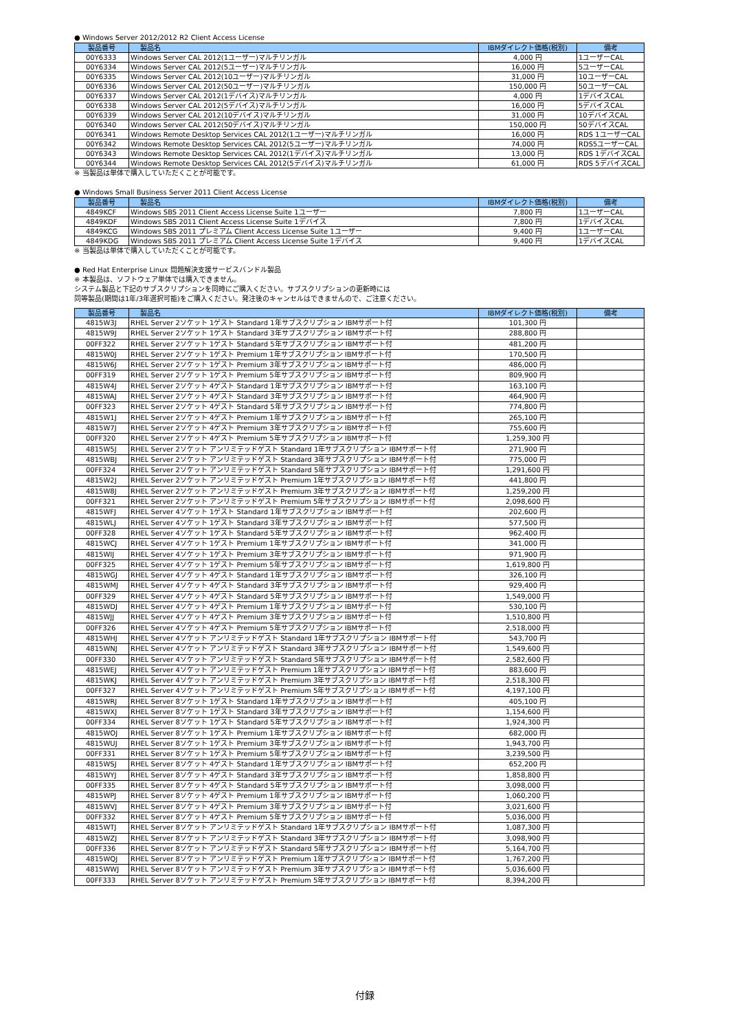● Windows Server 2012/2012 R2 Client Access License
| 製品番号 | 製品名 | IBMダイレクト価格(税別) | 備考 |
| --- | --- | --- | --- |
| 00Y6333 | Windows Server CAL 2012(1ユーザー)マルチリンガル | 4,000 円 | 1ユーザーCAL |
| 00Y6334 | Windows Server CAL 2012(5ユーザー)マルチリンガル | 16,000 円 | 5ユーザーCAL |
| 00Y6335 | Windows Server CAL 2012(10ユーザー)マルチリンガル | 31,000 円 | 10ユーザーCAL |
| 00Y6336 | Windows Server CAL 2012(50ユーザー)マルチリンガル | 150,000 円 | 50ユーザーCAL |
| 00Y6337 | Windows Server CAL 2012(1デバイス)マルチリンガル | 4,000 円 | 1デバイスCAL |
| 00Y6338 | Windows Server CAL 2012(5デバイス)マルチリンガル | 16,000 円 | 5デバイスCAL |
| 00Y6339 | Windows Server CAL 2012(10デバイス)マルチリンガル | 31,000 円 | 10デバイスCAL |
| 00Y6340 | Windows Server CAL 2012(50デバイス)マルチリンガル | 150,000 円 | 50デバイスCAL |
| 00Y6341 | Windows Remote Desktop Services CAL 2012(1ユーザー)マルチリンガル | 16,000 円 | RDS 1ユーザーCAL |
| 00Y6342 | Windows Remote Desktop Services CAL 2012(5ユーザー)マルチリンガル | 74,000 円 | RDS5ユーザーCAL |
| 00Y6343 | Windows Remote Desktop Services CAL 2012(1デバイス)マルチリンガル | 13,000 円 | RDS 1デバイスCAL |
| 00Y6344 | Windows Remote Desktop Services CAL 2012(5デバイス)マルチリンガル | 61,000 円 | RDS 5デバイスCAL |
※ 当製品は単体で購入していただくことが可能です。
● Windows Small Business Server 2011 Client Access License
| 製品番号 | 製品名 | IBMダイレクト価格(税別) | 備考 |
| --- | --- | --- | --- |
| 4849KCF | Windows SBS 2011 Client Access License Suite 1ユーザー | 7,800 円 | 1ユーザーCAL |
| 4849KDF | Windows SBS 2011 Client Access License Suite 1デバイス | 7,800 円 | 1デバイスCAL |
| 4849KCG | Windows SBS 2011 プレミアム Client Access License Suite 1ユーザー | 9,400 円 | 1ユーザーCAL |
| 4849KDG | Windows SBS 2011 プレミアム Client Access License Suite 1デバイス | 9,400 円 | 1デバイスCAL |
※ 当製品は単体で購入していただくことが可能です。
● Red Hat Enterprise Linux 問題解決支援サービスバンドル製品
※ 本製品は、ソフトウェア単体では購入できません。
システム製品と下記のサブスクリプションを同時にご購入ください。サブスクリプションの更新時には
同等製品(期間は1年/3年選択可能)をご購入ください。発注後のキャンセルはできませんので、ご注意ください。
| 製品番号 | 製品名 | IBMダイレクト価格(税別) | 備考 |
| --- | --- | --- | --- |
| 4815W3J | RHEL Server 2ソケット 1ゲスト Standard 1年サブスクリプション IBMサポート付 | 101,300 円 | |
| 4815W9J | RHEL Server 2ソケット 1ゲスト Standard 3年サブスクリプション IBMサポート付 | 288,800 円 | |
| 00FF322 | RHEL Server 2ソケット 1ゲスト Standard 5年サブスクリプション IBMサポート付 | 481,200 円 | |
| 4815W0J | RHEL Server 2ソケット 1ゲスト Premium 1年サブスクリプション IBMサポート付 | 170,500 円 | |
| 4815W6J | RHEL Server 2ソケット 1ゲスト Premium 3年サブスクリプション IBMサポート付 | 486,000 円 | |
| 00FF319 | RHEL Server 2ソケット 1ゲスト Premium 5年サブスクリプション IBMサポート付 | 809,900 円 | |
| 4815W4J | RHEL Server 2ソケット 4ゲスト Standard 1年サブスクリプション IBMサポート付 | 163,100 円 | |
| 4815WAJ | RHEL Server 2ソケット 4ゲスト Standard 3年サブスクリプション IBMサポート付 | 464,900 円 | |
| 00FF323 | RHEL Server 2ソケット 4ゲスト Standard 5年サブスクリプション IBMサポート付 | 774,800 円 | |
| 4815W1J | RHEL Server 2ソケット 4ゲスト Premium 1年サブスクリプション IBMサポート付 | 265,100 円 | |
| 4815W7J | RHEL Server 2ソケット 4ゲスト Premium 3年サブスクリプション IBMサポート付 | 755,600 円 | |
| 00FF320 | RHEL Server 2ソケット 4ゲスト Premium 5年サブスクリプション IBMサポート付 | 1,259,300 円 | |
| 4815W5J | RHEL Server 2ソケット アンリミテッドゲスト Standard 1年サブスクリプション IBMサポート付 | 271,900 円 | |
| 4815WBJ | RHEL Server 2ソケット アンリミテッドゲスト Standard 3年サブスクリプション IBMサポート付 | 775,000 円 | |
| 00FF324 | RHEL Server 2ソケット アンリミテッドゲスト Standard 5年サブスクリプション IBMサポート付 | 1,291,600 円 | |
| 4815W2J | RHEL Server 2ソケット アンリミテッドゲスト Premium 1年サブスクリプション IBMサポート付 | 441,800 円 | |
| 4815W8J | RHEL Server 2ソケット アンリミテッドゲスト Premium 3年サブスクリプション IBMサポート付 | 1,259,200 円 | |
| 00FF321 | RHEL Server 2ソケット アンリミテッドゲスト Premium 5年サブスクリプション IBMサポート付 | 2,098,600 円 | |
| 4815WFJ | RHEL Server 4ソケット 1ゲスト Standard 1年サブスクリプション IBMサポート付 | 202,600 円 | |
| 4815WLJ | RHEL Server 4ソケット 1ゲスト Standard 3年サブスクリプション IBMサポート付 | 577,500 円 | |
| 00FF328 | RHEL Server 4ソケット 1ゲスト Standard 5年サブスクリプション IBMサポート付 | 962,400 円 | |
| 4815WCJ | RHEL Server 4ソケット 1ゲスト Premium 1年サブスクリプション IBMサポート付 | 341,000 円 | |
| 4815WIJ | RHEL Server 4ソケット 1ゲスト Premium 3年サブスクリプション IBMサポート付 | 971,900 円 | |
| 00FF325 | RHEL Server 4ソケット 1ゲスト Premium 5年サブスクリプション IBMサポート付 | 1,619,800 円 | |
| 4815WGJ | RHEL Server 4ソケット 4ゲスト Standard 1年サブスクリプション IBMサポート付 | 326,100 円 | |
| 4815WMJ | RHEL Server 4ソケット 4ゲスト Standard 3年サブスクリプション IBMサポート付 | 929,400 円 | |
| 00FF329 | RHEL Server 4ソケット 4ゲスト Standard 5年サブスクリプション IBMサポート付 | 1,549,000 円 | |
| 4815WDJ | RHEL Server 4ソケット 4ゲスト Premium 1年サブスクリプション IBMサポート付 | 530,100 円 | |
| 4815WJJ | RHEL Server 4ソケット 4ゲスト Premium 3年サブスクリプション IBMサポート付 | 1,510,800 円 | |
| 00FF326 | RHEL Server 4ソケット 4ゲスト Premium 5年サブスクリプション IBMサポート付 | 2,518,000 円 | |
| 4815WHJ | RHEL Server 4ソケット アンリミテッドゲスト Standard 1年サブスクリプション IBMサポート付 | 543,700 円 | |
| 4815WNJ | RHEL Server 4ソケット アンリミテッドゲスト Standard 3年サブスクリプション IBMサポート付 | 1,549,600 円 | |
| 00FF330 | RHEL Server 4ソケット アンリミテッドゲスト Standard 5年サブスクリプション IBMサポート付 | 2,582,600 円 | |
| 4815WEJ | RHEL Server 4ソケット アンリミテッドゲスト Premium 1年サブスクリプション IBMサポート付 | 883,600 円 | |
| 4815WKJ | RHEL Server 4ソケット アンリミテッドゲスト Premium 3年サブスクリプション IBMサポート付 | 2,518,300 円 | |
| 00FF327 | RHEL Server 4ソケット アンリミテッドゲスト Premium 5年サブスクリプション IBMサポート付 | 4,197,100 円 | |
| 4815WRJ | RHEL Server 8ソケット 1ゲスト Standard 1年サブスクリプション IBMサポート付 | 405,100 円 | |
| 4815WXJ | RHEL Server 8ソケット 1ゲスト Standard 3年サブスクリプション IBMサポート付 | 1,154,600 円 | |
| 00FF334 | RHEL Server 8ソケット 1ゲスト Standard 5年サブスクリプション IBMサポート付 | 1,924,300 円 | |
| 4815WOJ | RHEL Server 8ソケット 1ゲスト Premium 1年サブスクリプション IBMサポート付 | 682,000 円 | |
| 4815WUJ | RHEL Server 8ソケット 1ゲスト Premium 3年サブスクリプション IBMサポート付 | 1,943,700 円 | |
| 00FF331 | RHEL Server 8ソケット 1ゲスト Premium 5年サブスクリプション IBMサポート付 | 3,239,500 円 | |
| 4815WSJ | RHEL Server 8ソケット 4ゲスト Standard 1年サブスクリプション IBMサポート付 | 652,200 円 | |
| 4815WYJ | RHEL Server 8ソケット 4ゲスト Standard 3年サブスクリプション IBMサポート付 | 1,858,800 円 | |
| 00FF335 | RHEL Server 8ソケット 4ゲスト Standard 5年サブスクリプション IBMサポート付 | 3,098,000 円 | |
| 4815WPJ | RHEL Server 8ソケット 4ゲスト Premium 1年サブスクリプション IBMサポート付 | 1,060,200 円 | |
| 4815WVJ | RHEL Server 8ソケット 4ゲスト Premium 3年サブスクリプション IBMサポート付 | 3,021,600 円 | |
| 00FF332 | RHEL Server 8ソケット 4ゲスト Premium 5年サブスクリプション IBMサポート付 | 5,036,000 円 | |
| 4815WTJ | RHEL Server 8ソケット アンリミテッドゲスト Standard 1年サブスクリプション IBMサポート付 | 1,087,300 円 | |
| 4815WZJ | RHEL Server 8ソケット アンリミテッドゲスト Standard 3年サブスクリプション IBMサポート付 | 3,098,900 円 | |
| 00FF336 | RHEL Server 8ソケット アンリミテッドゲスト Standard 5年サブスクリプション IBMサポート付 | 5,164,700 円 | |
| 4815WQJ | RHEL Server 8ソケット アンリミテッドゲスト Premium 1年サブスクリプション IBMサポート付 | 1,767,200 円 | |
| 4815WWJ | RHEL Server 8ソケット アンリミテッドゲスト Premium 3年サブスクリプション IBMサポート付 | 5,036,600 円 | |
| 00FF333 | RHEL Server 8ソケット アンリミテッドゲスト Premium 5年サブスクリプション IBMサポート付 | 8,394,200 円 | |
付録